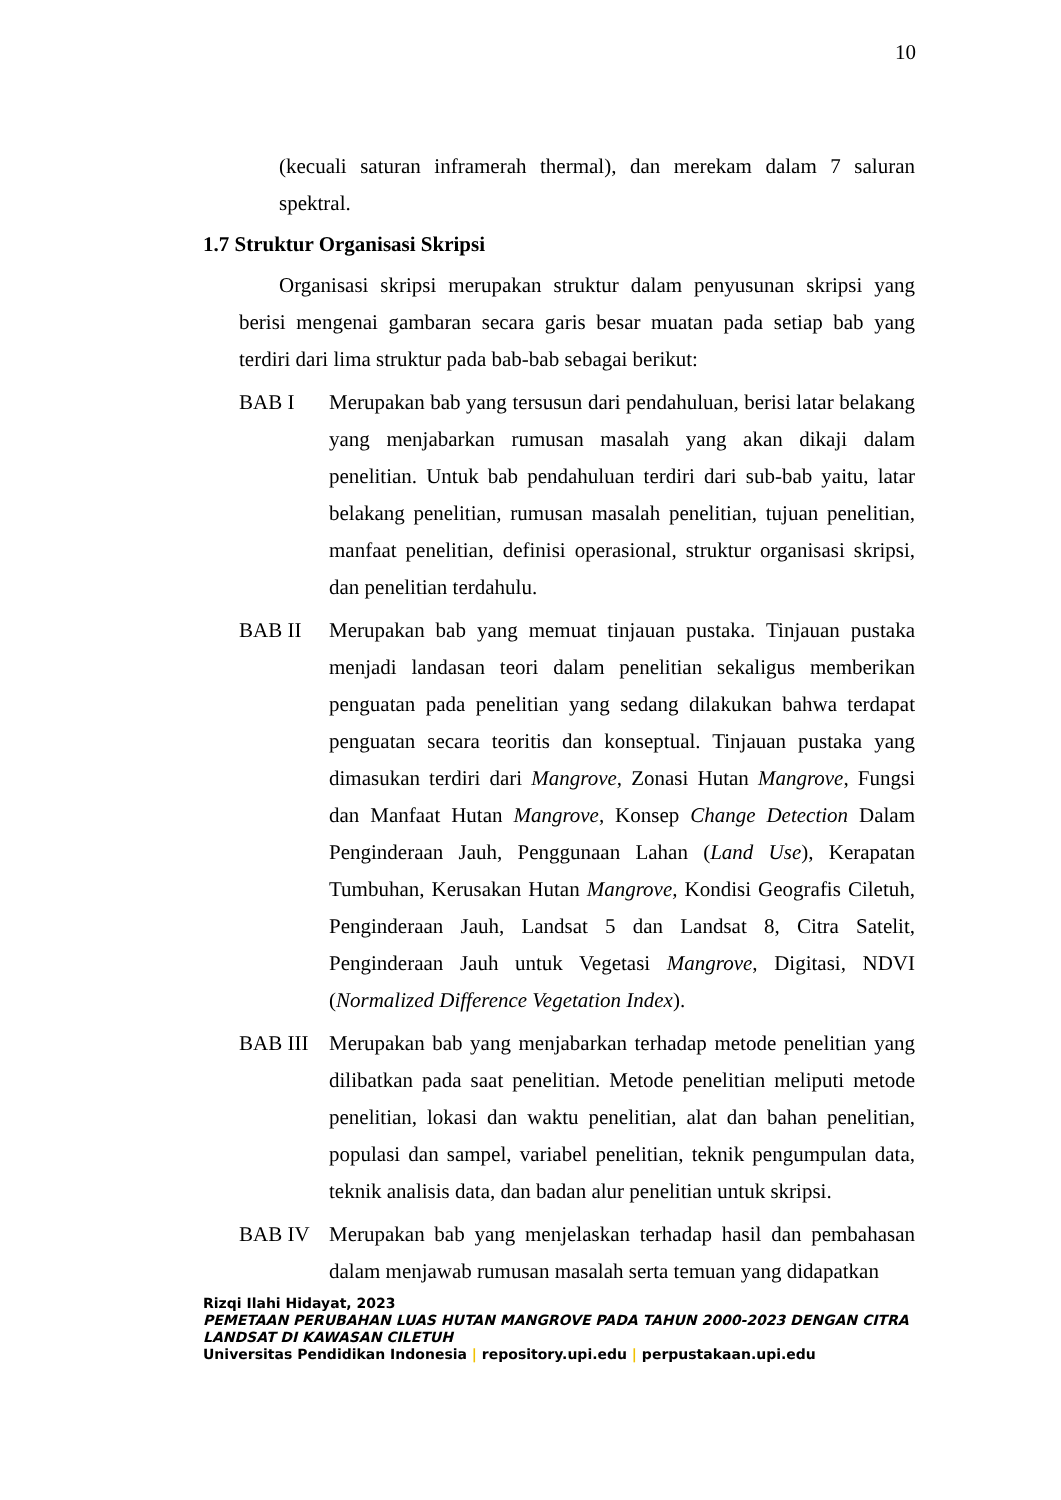10
(kecuali saturan inframerah thermal), dan merekam dalam 7 saluran spektral.
1.7 Struktur Organisasi Skripsi
Organisasi skripsi merupakan struktur dalam penyusunan skripsi yang berisi mengenai gambaran secara garis besar muatan pada setiap bab yang terdiri dari lima struktur pada bab-bab sebagai berikut:
BAB I Merupakan bab yang tersusun dari pendahuluan, berisi latar belakang yang menjabarkan rumusan masalah yang akan dikaji dalam penelitian. Untuk bab pendahuluan terdiri dari sub-bab yaitu, latar belakang penelitian, rumusan masalah penelitian, tujuan penelitian, manfaat penelitian, definisi operasional, struktur organisasi skripsi, dan penelitian terdahulu.
BAB II Merupakan bab yang memuat tinjauan pustaka. Tinjauan pustaka menjadi landasan teori dalam penelitian sekaligus memberikan penguatan pada penelitian yang sedang dilakukan bahwa terdapat penguatan secara teoritis dan konseptual. Tinjauan pustaka yang dimasukan terdiri dari Mangrove, Zonasi Hutan Mangrove, Fungsi dan Manfaat Hutan Mangrove, Konsep Change Detection Dalam Penginderaan Jauh, Penggunaan Lahan (Land Use), Kerapatan Tumbuhan, Kerusakan Hutan Mangrove, Kondisi Geografis Ciletuh, Penginderaan Jauh, Landsat 5 dan Landsat 8, Citra Satelit, Penginderaan Jauh untuk Vegetasi Mangrove, Digitasi, NDVI (Normalized Difference Vegetation Index).
BAB III Merupakan bab yang menjabarkan terhadap metode penelitian yang dilibatkan pada saat penelitian. Metode penelitian meliputi metode penelitian, lokasi dan waktu penelitian, alat dan bahan penelitian, populasi dan sampel, variabel penelitian, teknik pengumpulan data, teknik analisis data, dan badan alur penelitian untuk skripsi.
BAB IV Merupakan bab yang menjelaskan terhadap hasil dan pembahasan dalam menjawab rumusan masalah serta temuan yang didapatkan
Rizqi Ilahi Hidayat, 2023
PEMETAAN PERUBAHAN LUAS HUTAN MANGROVE PADA TAHUN 2000-2023 DENGAN CITRA LANDSAT DI KAWASAN CILETUH
Universitas Pendidikan Indonesia | repository.upi.edu | perpustakaan.upi.edu